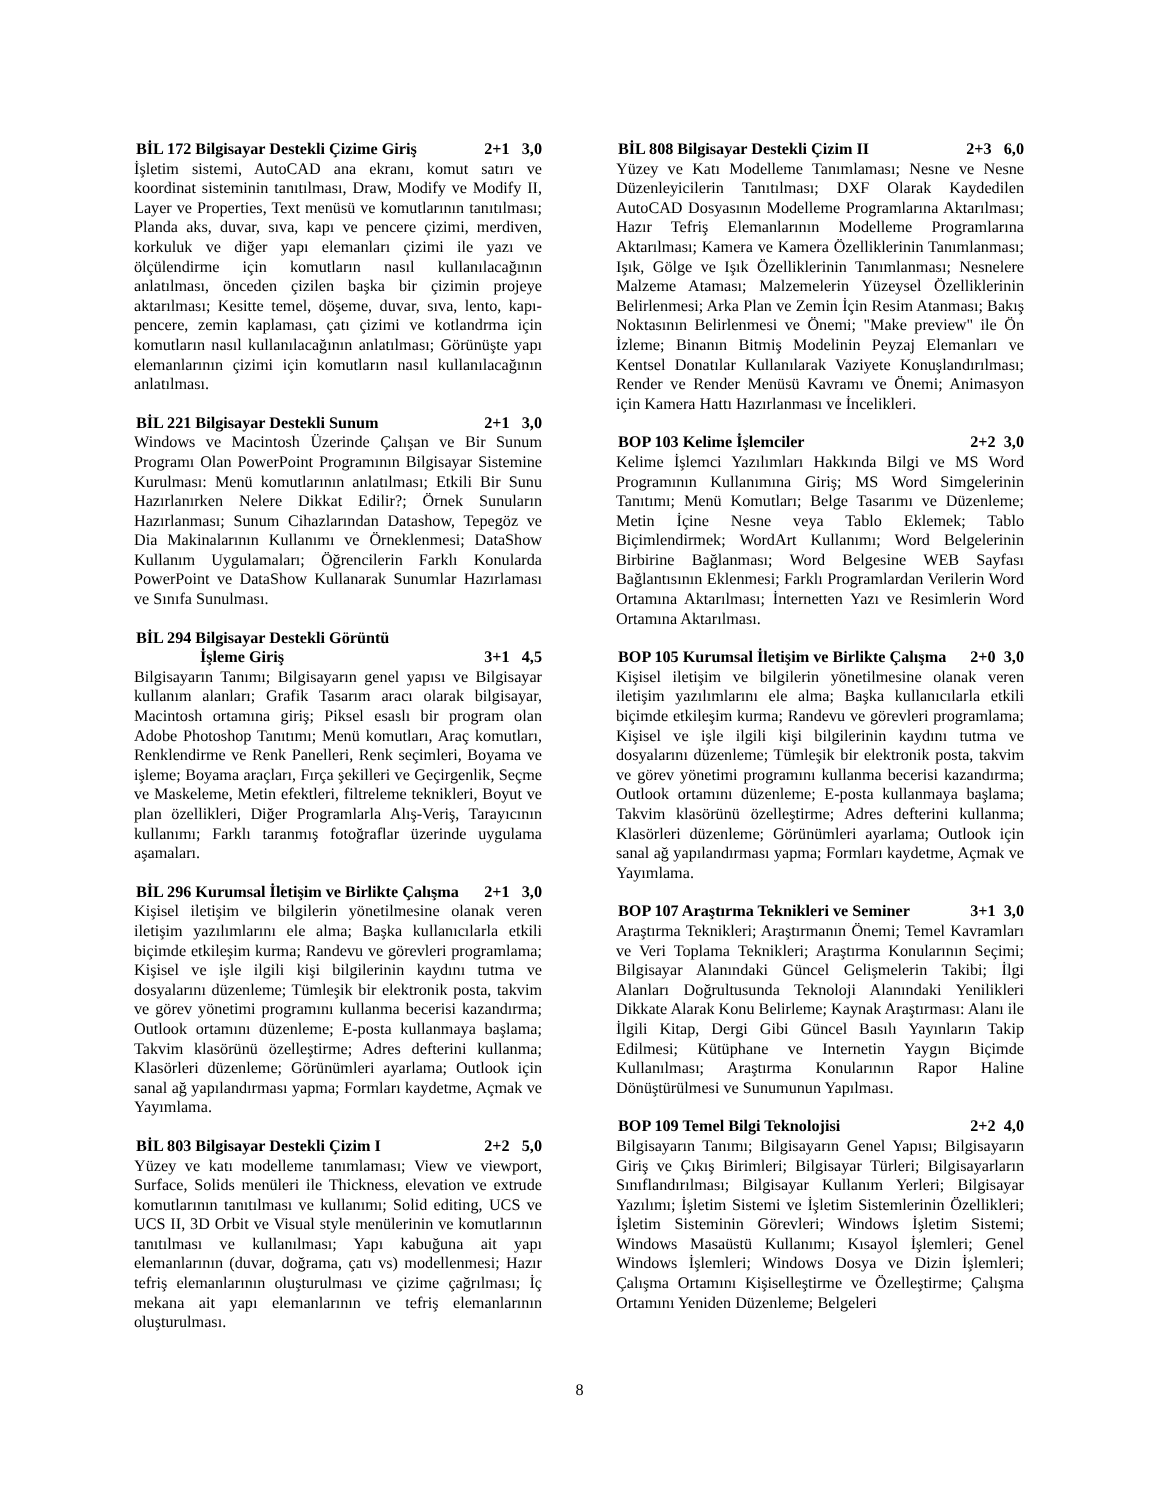BİL 172 Bilgisayar Destekli Çizime Giriş 2+1 3,0
İşletim sistemi, AutoCAD ana ekranı, komut satırı ve koordinat sisteminin tanıtılması, Draw, Modify ve Modify II, Layer ve Properties, Text menüsü ve komutlarının tanıtılması; Planda aks, duvar, sıva, kapı ve pencere çizimi, merdiven, korkuluk ve diğer yapı elemanları çizimi ile yazı ve ölçülendirme için komutların nasıl kullanılacağının anlatılması, önceden çizilen başka bir çizimin projeye aktarılması; Kesitte temel, döşeme, duvar, sıva, lento, kapı-pencere, zemin kaplaması, çatı çizimi ve kotlandrma için komutların nasıl kullanılacağının anlatılması; Görünüşte yapı elemanlarının çizimi için komutların nasıl kullanılacağının anlatılması.
BİL 221 Bilgisayar Destekli Sunum 2+1 3,0
Windows ve Macintosh Üzerinde Çalışan ve Bir Sunum Programı Olan PowerPoint Programının Bilgisayar Sistemine Kurulması: Menü komutlarının anlatılması; Etkili Bir Sunu Hazırlanırken Nelere Dikkat Edilir?; Örnek Sunuların Hazırlanması; Sunum Cihazlarından Datashow, Tepegöz ve Dia Makinalarının Kullanımı ve Örneklenmesi; DataShow Kullanım Uygulamaları; Öğrencilerin Farklı Konularda PowerPoint ve DataShow Kullanarak Sunumlar Hazırlaması ve Sınıfa Sunulması.
BİL 294 Bilgisayar Destekli Görüntü
İşleme Giriş 3+1 4,5
Bilgisayarın Tanımı; Bilgisayarın genel yapısı ve Bilgisayar kullanım alanları; Grafik Tasarım aracı olarak bilgisayar, Macintosh ortamına giriş; Piksel esaslı bir program olan Adobe Photoshop Tanıtımı; Menü komutları, Araç komutları, Renklendirme ve Renk Panelleri, Renk seçimleri, Boyama ve işleme; Boyama araçları, Fırça şekilleri ve Geçirgenlik, Seçme ve Maskeleme, Metin efektleri, filtreleme teknikleri, Boyut ve plan özellikleri, Diğer Programlarla Alış-Veriş, Tarayıcının kullanımı; Farklı taranmış fotoğraflar üzerinde uygulama aşamaları.
BİL 296 Kurumsal İletişim ve Birlikte Çalışma 2+1 3,0
Kişisel iletişim ve bilgilerin yönetilmesine olanak veren iletişim yazılımlarını ele alma; Başka kullanıcılarla etkili biçimde etkileşim kurma; Randevu ve görevleri programlama; Kişisel ve işle ilgili kişi bilgilerinin kaydını tutma ve dosyalarını düzenleme; Tümleşik bir elektronik posta, takvim ve görev yönetimi programını kullanma becerisi kazandırma; Outlook ortamını düzenleme; E-posta kullanmaya başlama; Takvim klasörünü özelleştirme; Adres defterini kullanma; Klasörleri düzenleme; Görünümleri ayarlama; Outlook için sanal ağ yapılandırması yapma; Formları kaydetme, Açmak ve Yayımlama.
BİL 803 Bilgisayar Destekli Çizim I 2+2 5,0
Yüzey ve katı modelleme tanımlaması; View ve viewport, Surface, Solids menüleri ile Thickness, elevation ve extrude komutlarının tanıtılması ve kullanımı; Solid editing, UCS ve UCS II, 3D Orbit ve Visual style menülerinin ve komutlarının tanıtılması ve kullanılması; Yapı kabuğuna ait yapı elemanlarının (duvar, doğrama, çatı vs) modellenmesi; Hazır tefriş elemanlarının oluşturulması ve çizime çağrılması; İç mekana ait yapı elemanlarının ve tefriş elemanlarının oluşturulması.
BİL 808 Bilgisayar Destekli Çizim II 2+3 6,0
Yüzey ve Katı Modelleme Tanımlaması; Nesne ve Nesne Düzenleyicilerin Tanıtılması; DXF Olarak Kaydedilen AutoCAD Dosyasının Modelleme Programlarına Aktarılması; Hazır Tefriş Elemanlarının Modelleme Programlarına Aktarılması; Kamera ve Kamera Özelliklerinin Tanımlanması; Işık, Gölge ve Işık Özelliklerinin Tanımlanması; Nesnelere Malzeme Ataması; Malzemelerin Yüzeysel Özelliklerinin Belirlenmesi; Arka Plan ve Zemin İçin Resim Atanması; Bakış Noktasının Belirlenmesi ve Önemi; "Make preview" ile Ön İzleme; Binanın Bitmiş Modelinin Peyzaj Elemanları ve Kentsel Donatılar Kullanılarak Vaziyete Konuşlandırılması; Render ve Render Menüsü Kavramı ve Önemi; Animasyon için Kamera Hattı Hazırlanması ve İncelikleri.
BOP 103 Kelime İşlemciler 2+2 3,0
Kelime İşlemci Yazılımları Hakkında Bilgi ve MS Word Programının Kullanımına Giriş; MS Word Simgelerinin Tanıtımı; Menü Komutları; Belge Tasarımı ve Düzenleme; Metin İçine Nesne veya Tablo Eklemek; Tablo Biçimlendirmek; WordArt Kullanımı; Word Belgelerinin Birbirine Bağlanması; Word Belgesine WEB Sayfası Bağlantısının Eklenmesi; Farklı Programlardan Verilerin Word Ortamına Aktarılması; İnternetten Yazı ve Resimlerin Word Ortamına Aktarılması.
BOP 105 Kurumsal İletişim ve Birlikte Çalışma 2+0 3,0
Kişisel iletişim ve bilgilerin yönetilmesine olanak veren iletişim yazılımlarını ele alma; Başka kullanıcılarla etkili biçimde etkileşim kurma; Randevu ve görevleri programlama; Kişisel ve işle ilgili kişi bilgilerinin kaydını tutma ve dosyalarını düzenleme; Tümleşik bir elektronik posta, takvim ve görev yönetimi programını kullanma becerisi kazandırma; Outlook ortamını düzenleme; E-posta kullanmaya başlama; Takvim klasörünü özelleştirme; Adres defterini kullanma; Klasörleri düzenleme; Görünümleri ayarlama; Outlook için sanal ağ yapılandırması yapma; Formları kaydetme, Açmak ve Yayımlama.
BOP 107 Araştırma Teknikleri ve Seminer 3+1 3,0
Araştırma Teknikleri; Araştırmanın Önemi; Temel Kavramları ve Veri Toplama Teknikleri; Araştırma Konularının Seçimi; Bilgisayar Alanındaki Güncel Gelişmelerin Takibi; İlgi Alanları Doğrultusunda Teknoloji Alanındaki Yenilikleri Dikkate Alarak Konu Belirleme; Kaynak Araştırması: Alanı ile İlgili Kitap, Dergi Gibi Güncel Basılı Yayınların Takip Edilmesi; Kütüphane ve Internetin Yaygın Biçimde Kullanılması; Araştırma Konularının Rapor Haline Dönüştürülmesi ve Sunumunun Yapılması.
BOP 109 Temel Bilgi Teknolojisi 2+2 4,0
Bilgisayarın Tanımı; Bilgisayarın Genel Yapısı; Bilgisayarın Giriş ve Çıkış Birimleri; Bilgisayar Türleri; Bilgisayarların Sınıflandırılması; Bilgisayar Kullanım Yerleri; Bilgisayar Yazılımı; İşletim Sistemi ve İşletim Sistemlerinin Özellikleri; İşletim Sisteminin Görevleri; Windows İşletim Sistemi; Windows Masaüstü Kullanımı; Kısayol İşlemleri; Genel Windows İşlemleri; Windows Dosya ve Dizin İşlemleri; Çalışma Ortamını Kişiselleştirme ve Özelleştirme; Çalışma Ortamını Yeniden Düzenleme; Belgeleri
8